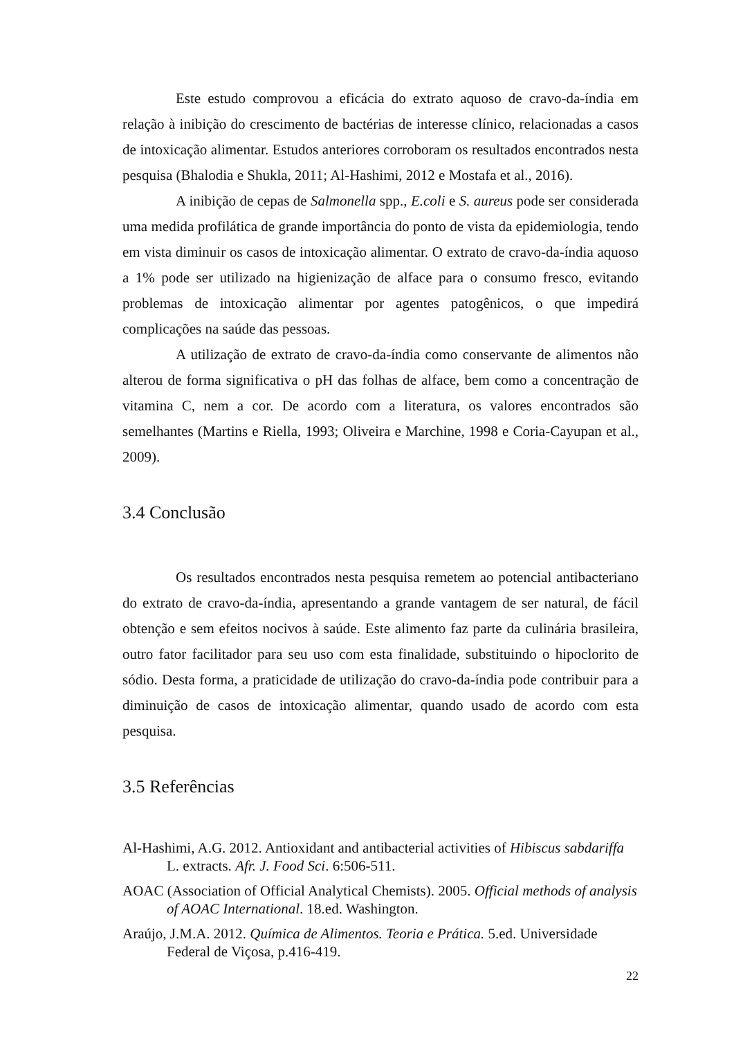Este estudo comprovou a eficácia do extrato aquoso de cravo-da-índia em relação à inibição do crescimento de bactérias de interesse clínico, relacionadas a casos de intoxicação alimentar. Estudos anteriores corroboram os resultados encontrados nesta pesquisa (Bhalodia e Shukla, 2011; Al-Hashimi, 2012 e Mostafa et al., 2016).
A inibição de cepas de Salmonella spp., E.coli e S. aureus pode ser considerada uma medida profilática de grande importância do ponto de vista da epidemiologia, tendo em vista diminuir os casos de intoxicação alimentar. O extrato de cravo-da-índia aquoso a 1% pode ser utilizado na higienização de alface para o consumo fresco, evitando problemas de intoxicação alimentar por agentes patogênicos, o que impedirá complicações na saúde das pessoas.
A utilização de extrato de cravo-da-índia como conservante de alimentos não alterou de forma significativa o pH das folhas de alface, bem como a concentração de vitamina C, nem a cor. De acordo com a literatura, os valores encontrados são semelhantes (Martins e Riella, 1993; Oliveira e Marchine, 1998 e Coria-Cayupan et al., 2009).
3.4 Conclusão
Os resultados encontrados nesta pesquisa remetem ao potencial antibacteriano do extrato de cravo-da-índia, apresentando a grande vantagem de ser natural, de fácil obtenção e sem efeitos nocivos à saúde. Este alimento faz parte da culinária brasileira, outro fator facilitador para seu uso com esta finalidade, substituindo o hipoclorito de sódio. Desta forma, a praticidade de utilização do cravo-da-índia pode contribuir para a diminuição de casos de intoxicação alimentar, quando usado de acordo com esta pesquisa.
3.5 Referências
Al-Hashimi, A.G. 2012. Antioxidant and antibacterial activities of Hibiscus sabdariffa L. extracts. Afr. J. Food Sci. 6:506-511.
AOAC (Association of Official Analytical Chemists). 2005. Official methods of analysis of AOAC International. 18.ed. Washington.
Araújo, J.M.A. 2012. Química de Alimentos. Teoria e Prática. 5.ed. Universidade Federal de Viçosa, p.416-419.
22